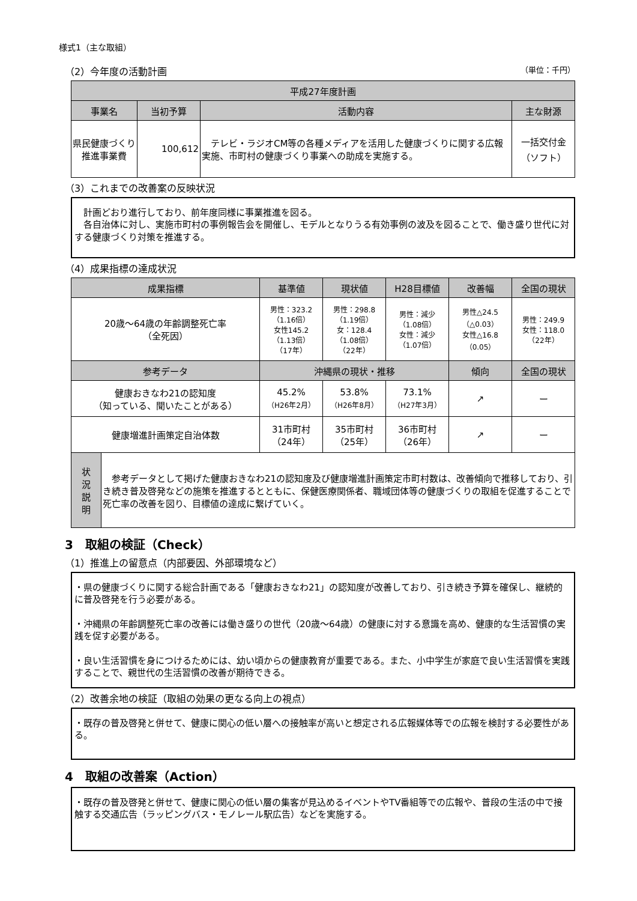様式1（主な取組）
（2）今年度の活動計画 （単位：千円）
| 平成27年度計画 | | | |
| --- | --- | --- | --- |
| 事業名 | 当初予算 | 活動内容 | 主な財源 |
| 県民健康づくり推進事業費 | 100,612 | テレビ・ラジオCM等の各種メディアを活用した健康づくりに関する広報実施、市町村の健康づくり事業への助成を実施する。 | 一括交付金 （ソフト） |
（3）これまでの改善案の反映状況
　計画どおり進行しており、前年度同様に事業推進を図る。
　各自治体に対し、実施市町村の事例報告会を開催し、モデルとなりうる有効事例の波及を図ることで、働き盛り世代に対する健康づくり対策を推進する。
（4）成果指標の達成状況
| 成果指標 | | 基準値 | 現状値 | H28目標値 | 改善幅 | 全国の現状 |
| --- | --- | --- | --- | --- | --- | --- |
| 20歳～64歳の年齢調整死亡率 （全死因） | | 男性：323.2 （1.16倍） 女性145.2 （1.13倍） （17年） | 男性：298.8 （1.19倍） 女：128.4 （1.08倍） （22年） | 男性：減少 （1.08倍） 女性：減少 （1.07倍） | 男性△24.5 （△0.03） 女性△16.8 （0.05） | 男性：249.9 女性：118.0 （22年） |
| 参考データ | | 沖縄県の現状・推移 | | | 傾向 | 全国の現状 |
| 健康おきなわ21の認知度 （知っている、聞いたことがある） | | 45.2% （H26年2月） | 53.8% （H26年8月） | 73.1% （H27年3月） | ↗ | ー |
| 健康増進計画策定自治体数 | | 31市町村 （24年） | 35市町村 （25年） | 36市町村 （26年） | ↗ | ー |
| 状 況 説 明 | 参考データとして掲げた健康おきなわ21の認知度及び健康増進計画策定市町村数は、改善傾向で推移しており、引き続き普及啓発などの施策を推進するとともに、保健医療関係者、職域団体等の健康づくりの取組を促進することで死亡率の改善を図り、目標値の達成に繋げていく。 | | | | | |
3　取組の検証（Check）
（1）推進上の留意点（内部要因、外部環境など）
・県の健康づくりに関する総合計画である「健康おきなわ21」の認知度が改善しており、引き続き予算を確保し、継続的に普及啓発を行う必要がある。
・沖縄県の年齢調整死亡率の改善には働き盛りの世代（20歳～64歳）の健康に対する意識を高め、健康的な生活習慣の実践を促す必要がある。
・良い生活習慣を身につけるためには、幼い頃からの健康教育が重要である。また、小中学生が家庭で良い生活習慣を実践することで、親世代の生活習慣の改善が期待できる。
（2）改善余地の検証（取組の効果の更なる向上の視点）
・既存の普及啓発と併せて、健康に関心の低い層への接触率が高いと想定される広報媒体等での広報を検討する必要性がある。
4　取組の改善案（Action）
・既存の普及啓発と併せて、健康に関心の低い層の集客が見込めるイベントやTV番組等での広報や、普段の生活の中で接触する交通広告（ラッピングバス・モノレール駅広告）などを実施する。